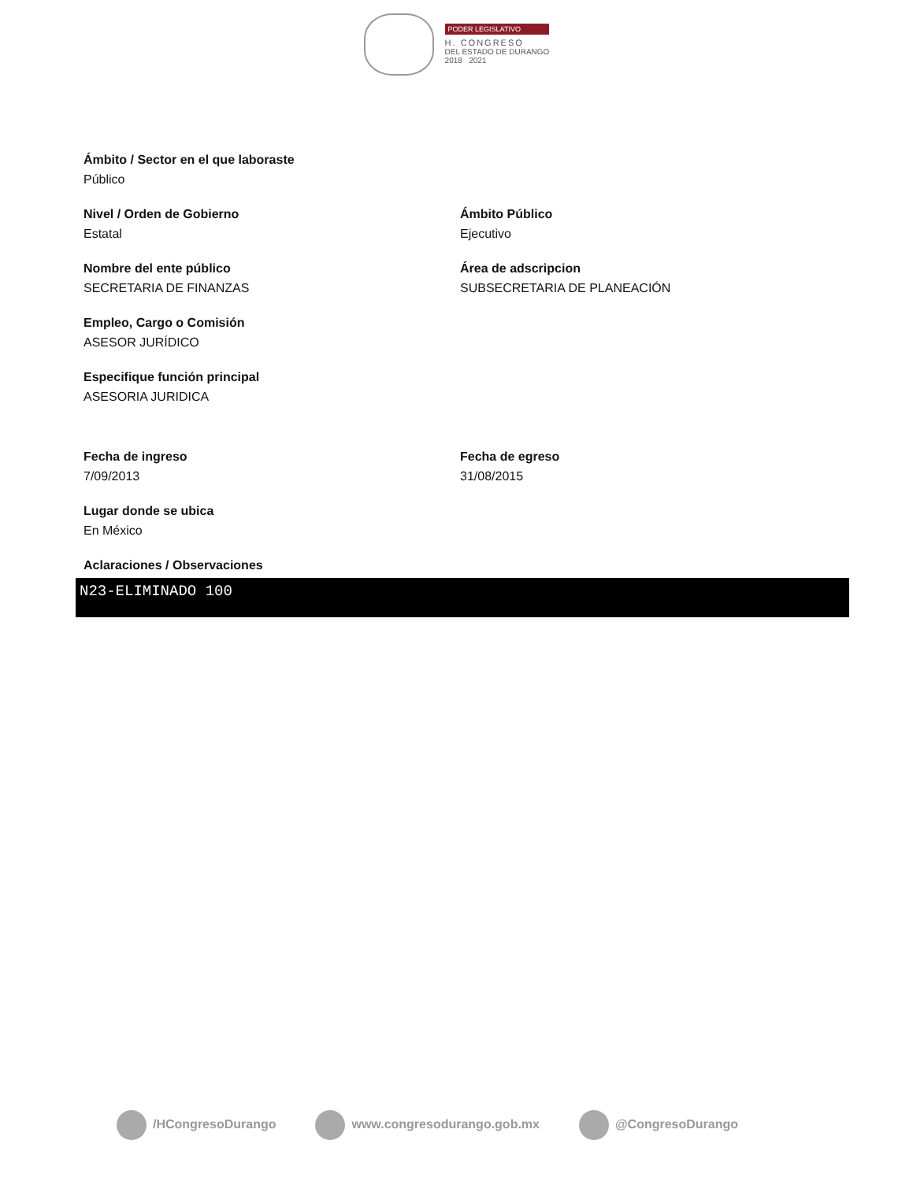PODER LEGISLATIVO
H. CONGRESO
DEL ESTADO DE DURANGO
2018 2021
Ámbito / Sector en el que laboraste
Público
Nivel / Orden de Gobierno
Estatal
Ámbito Público
Ejecutivo
Nombre del ente público
SECRETARIA DE FINANZAS
Área de adscripcion
SUBSECRETARIA DE PLANEACIÓN
Empleo, Cargo o Comisión
ASESOR JURÍDICO
Especifique función principal
ASESORIA JURIDICA
Fecha de ingreso
7/09/2013
Fecha de egreso
31/08/2015
Lugar donde se ubica
En México
Aclaraciones / Observaciones
N23-ELIMINADO 100
/HCongresoDurango www.congresodurango.gob.mx @CongresoDurango